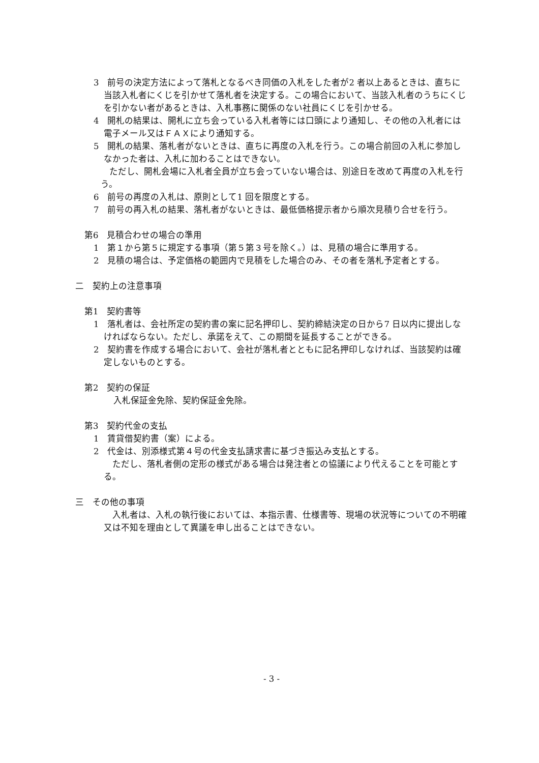3　前号の決定方法によって落札となるべき同価の入札をした者が2 者以上あるときは、直ちに当該入札者にくじを引かせて落札者を決定する。この場合において、当該入札者のうちにくじを引かない者があるときは、入札事務に関係のない社員にくじを引かせる。
4　開札の結果は、開札に立ち会っている入札者等には口頭により通知し、その他の入札者には電子メール又はＦＡＸにより通知する。
5　開札の結果、落札者がないときは、直ちに再度の入札を行う。この場合前回の入札に参加しなかった者は、入札に加わることはできない。
　ただし、開札会場に入札者全員が立ち会っていない場合は、別途日を改めて再度の入札を行う。
6　前号の再度の入札は、原則として1 回を限度とする。
7　前号の再入札の結果、落札者がないときは、最低価格提示者から順次見積り合せを行う。
第6　見積合わせの場合の準用
1　第１から第５に規定する事項（第５第３号を除く。）は、見積の場合に準用する。
2　見積の場合は、予定価格の範囲内で見積をした場合のみ、その者を落札予定者とする。
二　契約上の注意事項
第1　契約書等
1　落札者は、会社所定の契約書の案に記名押印し、契約締結決定の日から7 日以内に提出しなければならない。ただし、承諾をえて、この期間を延長することができる。
2　契約書を作成する場合において、会社が落札者とともに記名押印しなければ、当該契約は確定しないものとする。
第2　契約の保証
入札保証金免除、契約保証金免除。
第3　契約代金の支払
1　賃貸借契約書（案）による。
2　代金は、別添様式第４号の代金支払請求書に基づき振込み支払とする。
　ただし、落札者側の定形の様式がある場合は発注者との協議により代えることを可能とする。
三　その他の事項
　入札者は、入札の執行後においては、本指示書、仕様書等、現場の状況等についての不明確又は不知を理由として異議を申し出ることはできない。
- 3 -